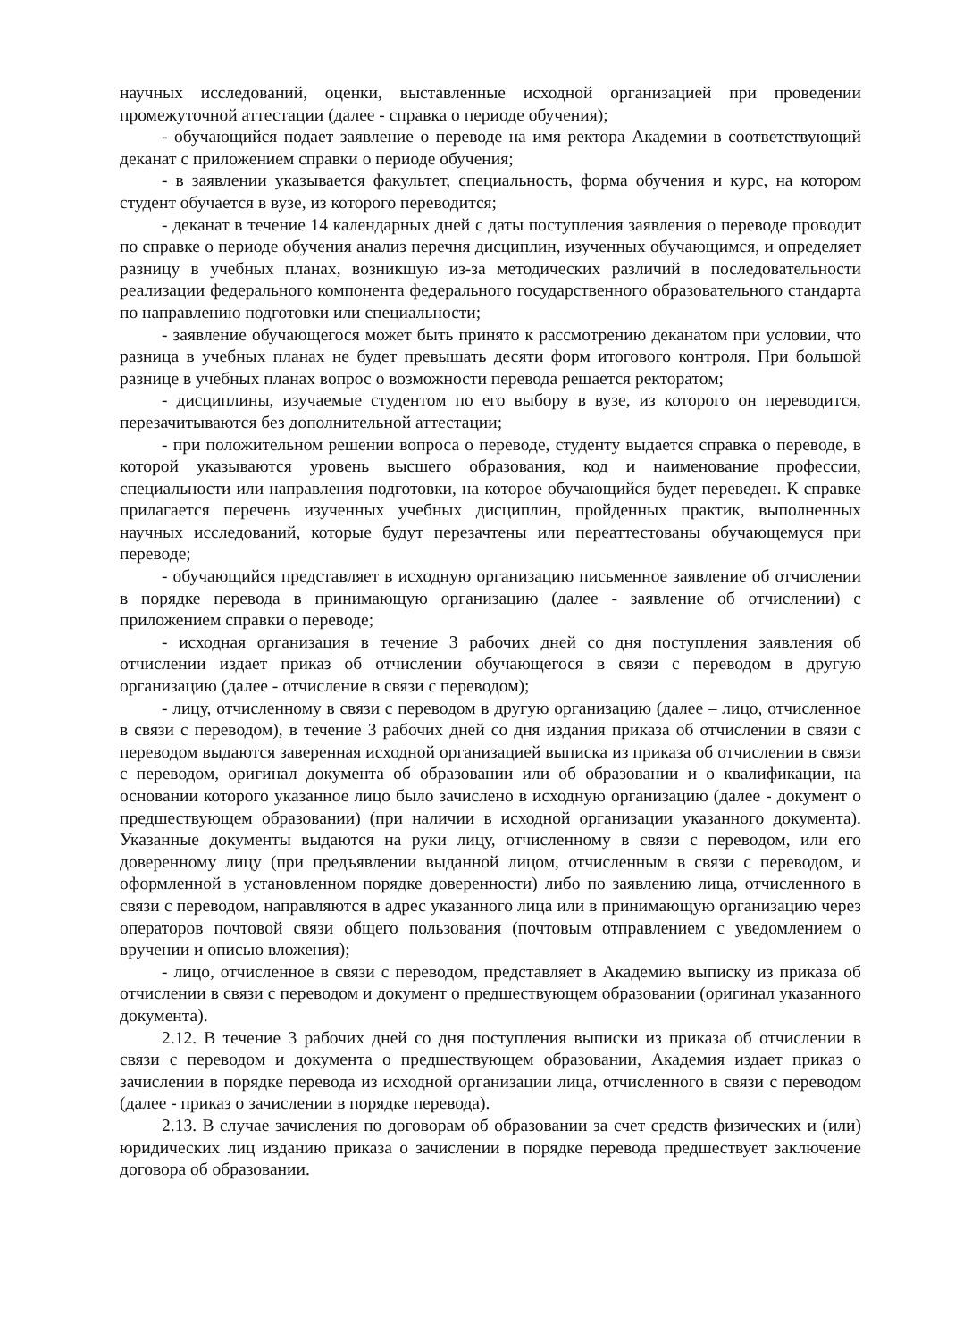научных исследований, оценки, выставленные исходной организацией при проведении промежуточной аттестации (далее - справка о периоде обучения);
- обучающийся подает заявление о переводе на имя ректора Академии в соответствующий деканат с приложением справки о периоде обучения;
- в заявлении указывается факультет, специальность, форма обучения и курс, на котором студент обучается в вузе, из которого переводится;
- деканат в течение 14 календарных дней с даты поступления заявления о переводе проводит по справке о периоде обучения анализ перечня дисциплин, изученных обучающимся, и определяет разницу в учебных планах, возникшую из-за методических различий в последовательности реализации федерального компонента федерального государственного образовательного стандарта по направлению подготовки или специальности;
- заявление обучающегося может быть принято к рассмотрению деканатом при условии, что разница в учебных планах не будет превышать десяти форм итогового контроля. При большой разнице в учебных планах вопрос о возможности перевода решается ректоратом;
- дисциплины, изучаемые студентом по его выбору в вузе, из которого он переводится, перезачитываются без дополнительной аттестации;
- при положительном решении вопроса о переводе, студенту выдается справка о переводе, в которой указываются уровень высшего образования, код и наименование профессии, специальности или направления подготовки, на которое обучающийся будет переведен. К справке прилагается перечень изученных учебных дисциплин, пройденных практик, выполненных научных исследований, которые будут перезачтены или переаттестованы обучающемуся при переводе;
- обучающийся представляет в исходную организацию письменное заявление об отчислении в порядке перевода в принимающую организацию (далее - заявление об отчислении) с приложением справки о переводе;
- исходная организация в течение 3 рабочих дней со дня поступления заявления об отчислении издает приказ об отчислении обучающегося в связи с переводом в другую организацию (далее - отчисление в связи с переводом);
- лицу, отчисленному в связи с переводом в другую организацию (далее – лицо, отчисленное в связи с переводом), в течение 3 рабочих дней со дня издания приказа об отчислении в связи с переводом выдаются заверенная исходной организацией выписка из приказа об отчислении в связи с переводом, оригинал документа об образовании или об образовании и о квалификации, на основании которого указанное лицо было зачислено в исходную организацию (далее - документ о предшествующем образовании) (при наличии в исходной организации указанного документа). Указанные документы выдаются на руки лицу, отчисленному в связи с переводом, или его доверенному лицу (при предъявлении выданной лицом, отчисленным в связи с переводом, и оформленной в установленном порядке доверенности) либо по заявлению лица, отчисленного в связи с переводом, направляются в адрес указанного лица или в принимающую организацию через операторов почтовой связи общего пользования (почтовым отправлением с уведомлением о вручении и описью вложения);
- лицо, отчисленное в связи с переводом, представляет в Академию выписку из приказа об отчислении в связи с переводом и документ о предшествующем образовании (оригинал указанного документа).
2.12. В течение 3 рабочих дней со дня поступления выписки из приказа об отчислении в связи с переводом и документа о предшествующем образовании, Академия издает приказ о зачислении в порядке перевода из исходной организации лица, отчисленного в связи с переводом (далее - приказ о зачислении в порядке перевода).
2.13. В случае зачисления по договорам об образовании за счет средств физических и (или) юридических лиц изданию приказа о зачислении в порядке перевода предшествует заключение договора об образовании.